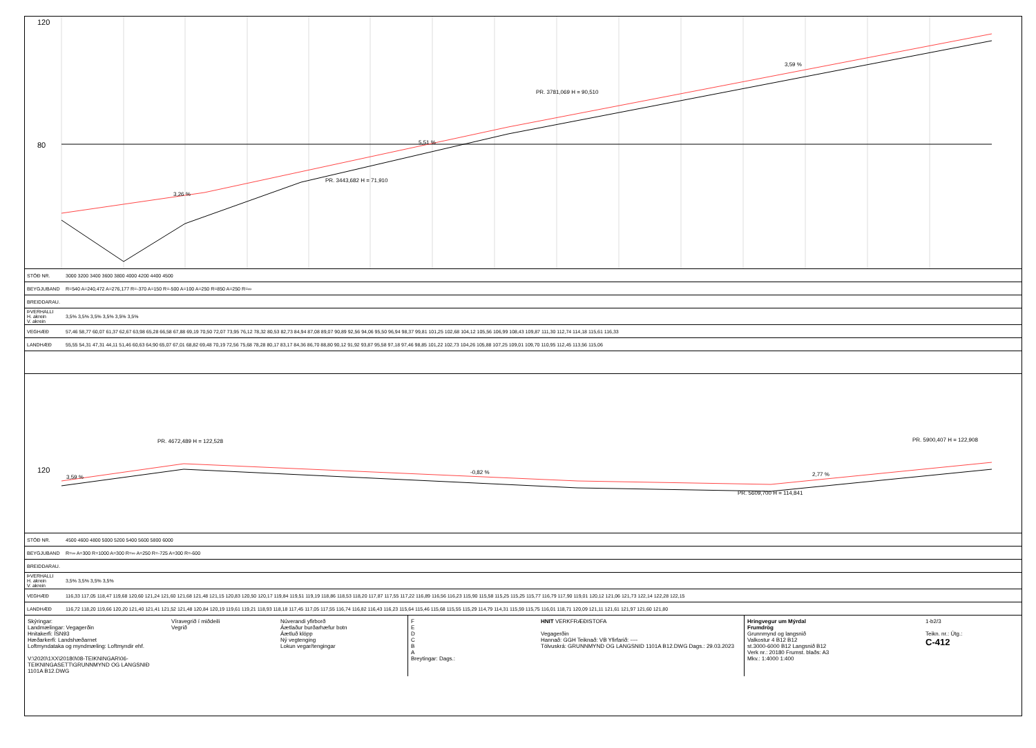120
80
3,26 %
5,51 %
3,59 %
PR. 3781,069 H = 90,510
PR. 3443,682 H = 71,910
| STÖÐ NR. | 3000 3200 3400 3600 3800 4000 4200 4400 4500 |
| BEYGJUBAND | R=540 A=240,472 A=276,177 R=-370 A=150 R=-500 A=100 A=250 R=850 A=250 R=∞ |
| BREIDDARAU. | |
| ÞVERHALLI H. akrein V. akrein | 3,5% 3,5% 3,5% 3,5% 3,5% 3,5% |
| VEGHÆÐ | 57,46 58,77 60,07 61,37 62,67 63,98 65,28 66,58 67,88 69,19 70,50 72,07 73,95 76,12 78,32 80,53 82,73 84,94 87,08 89,07 90,89 92,56 94,06 95,50 96,94 98,37 99,81 101,25 102,68 104,12 105,56 106,99 108,43 109,87 111,30 112,74 114,18 115,61 116,33 |
| LANDHÆÐ | 55,55 54,31 47,31 44,11 51,46 60,63 64,90 65,07 67,01 68,82 69,48 70,19 72,56 75,68 78,28 80,17 83,17 84,36 86,70 88,80 90,12 91,92 93,87 95,58 97,18 97,46 98,85 101,22 102,73 104,26 105,88 107,25 109,01 109,70 110,95 112,45 113,56 115,06 |
120
3,59 %
-0,82 %
2,77 %
PR. 4672,489 H = 122,528
PR. 5609,700 H = 114,841
PR. 5900,407 H = 122,908
| STÖÐ NR. | 4500 4600 4800 5000 5200 5400 5600 5800 6000 |
| BEYGJUBAND | R=∞ A=300 R=1000 A=300 R=∞ A=250 R=-725 A=300 R=-600 |
| BREIDDARAU. | |
| ÞVERHALLI H. akrein V. akrein | 3,5% 3,5% 3,5% 3,5% |
| VEGHÆÐ | 116,33 117,05 118,47 119,68 120,60 121,24 121,60 121,68 121,48 121,15 120,83 120,50 120,17 119,84 119,51 119,19 118,86 118,53 118,20 117,87 117,55 117,22 116,89 116,56 116,23 115,90 115,58 115,25 115,25 115,77 116,79 117,90 119,01 120,12 121,06 121,73 122,14 122,28 122,15 |
| LANDHÆÐ | 116,72 118,20 119,66 120,20 121,40 121,41 121,52 121,48 120,84 120,19 119,61 119,21 118,93 118,18 117,45 117,05 117,55 116,74 116,82 116,43 116,23 115,64 115,46 115,68 115,55 115,29 114,79 114,31 115,59 115,75 116,01 118,71 120,09 121,11 121,61 121,97 121,60 121,80 |
Skýringar:
Landmælingar: Vegagerðin
Hnitakerfi: ÍSN93
Hæðarkerfi: Landshæðarnet
Loftmyndataka og myndmæling: Loftmyndir ehf.
V:\2020\1XX\20180\08-TEIKNINGAR\06-TEIKNINGASETT\GRUNNMYND OG LANGSNIÐ 1101A B12.DWG
Víravegrið í miðdeili
Vegrið
Núverandi yfirborð
Áætlaður burðarhæfur botn
Áætluð klöpp
Ný vegtenging
Lokun vegar/tengingar
F
E
D
C
B
A
Breytingar: Dags.:
HNIT VERKFRÆÐISTOFA
Vegagerðin
Hannað: GGH Teiknað: VB Yfirfarið: ----
Tölvuskrá: GRUNNMYND OG LANGSNID 1101A B12.DWG Dags.: 29.03.2023
Hringvegur um Mýrdal
Frumdrög
Grunnmynd og langsnið
Valkostur 4 B12 B12
st.3000-6000 B12 Langsnið B12
Verk nr.: 20180 Frumst. blaðs: A3
Mkv.: 1:4000 1:400
1-b2/3
Teikn. nr.: Útg.:
C-412